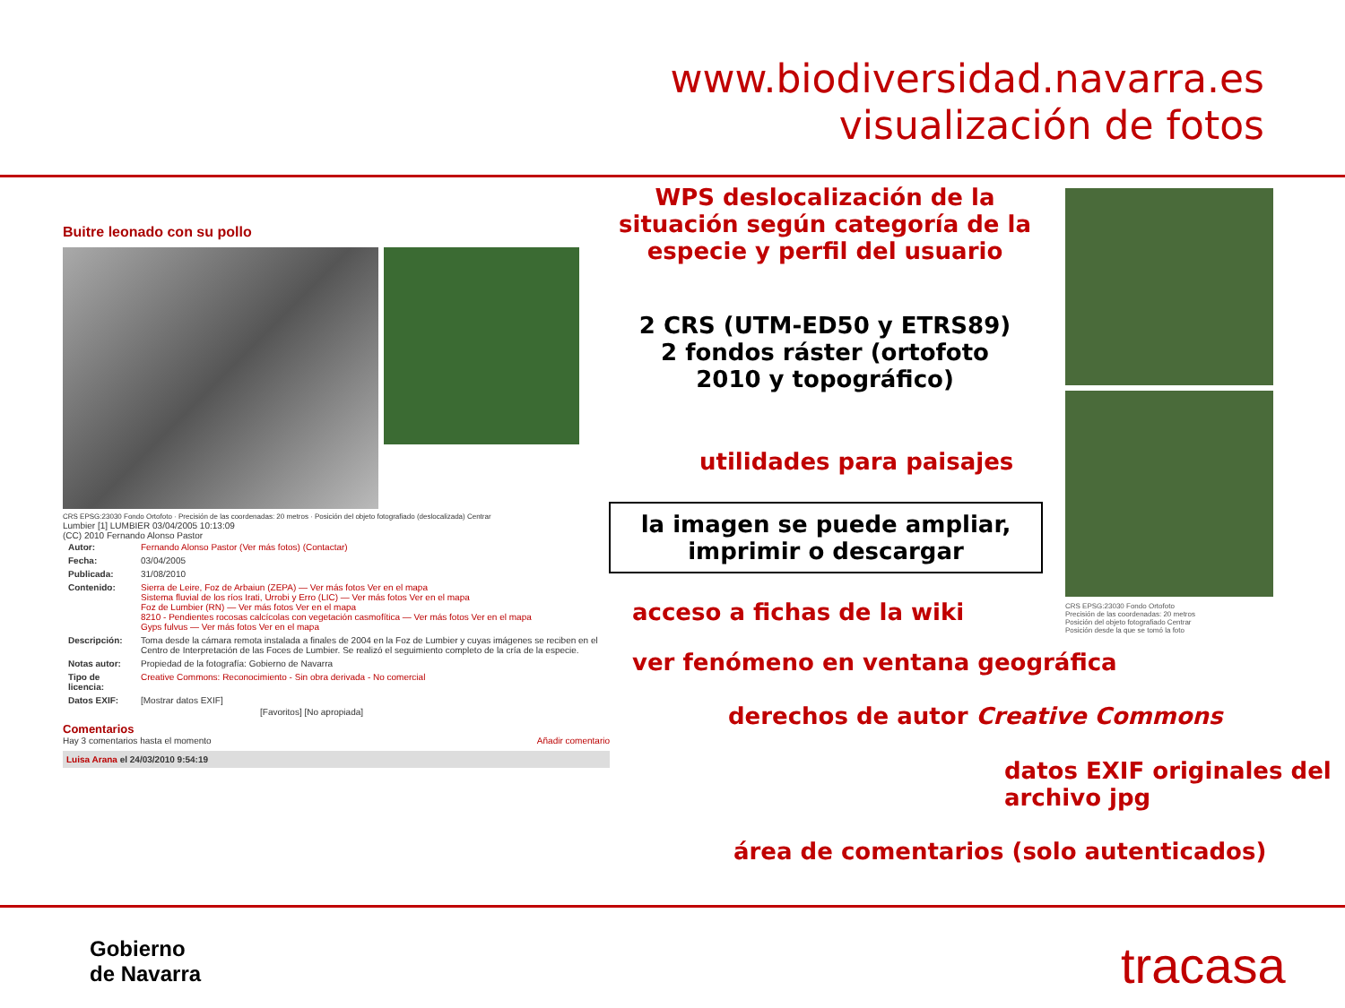www.biodiversidad.navarra.es
visualización de fotos
Buitre leonado con su pollo
CRS EPSG:23030 Fondo Ortofoto · Precisión de las coordenadas: 20 metros · Posición del objeto fotografiado (deslocalizada) Centrar
Lumbier [1] LUMBIER 03/04/2005 10:13:09
(CC) 2010 Fernando Alonso Pastor
| Autor: | Fernando Alonso Pastor (Ver más fotos) (Contactar) |
| Fecha: | 03/04/2005 |
| Publicada: | 31/08/2010 |
| Contenido: | Sierra de Leire, Foz de Arbaiun (ZEPA) — Ver más fotos Ver en el mapa Sistema fluvial de los ríos Irati, Urrobi y Erro (LIC) — Ver más fotos Ver en el mapa Foz de Lumbier (RN) — Ver más fotos Ver en el mapa 8210 - Pendientes rocosas calcícolas con vegetación casmofítica — Ver más fotos Ver en el mapa Gyps fulvus — Ver más fotos Ver en el mapa |
| Descripción: | Toma desde la cámara remota instalada a finales de 2004 en la Foz de Lumbier y cuyas imágenes se reciben en el Centro de Interpretación de las Foces de Lumbier. Se realizó el seguimiento completo de la cría de la especie. |
| Notas autor: | Propiedad de la fotografía: Gobierno de Navarra |
| Tipo de licencia: | Creative Commons: Reconocimiento - Sin obra derivada - No comercial |
| Datos EXIF: | [Mostrar datos EXIF] |
[Favoritos] [No apropiada]
Comentarios
Hay 3 comentarios hasta el momento Añadir comentario
Luisa Arana el 24/03/2010 9:54:19
WPS deslocalización de la situación según categoría de la especie y perfil del usuario
2 CRS (UTM-ED50 y ETRS89)
2 fondos ráster (ortofoto 2010 y topográfico)
utilidades para paisajes
la imagen se puede ampliar, imprimir o descargar
acceso a fichas de la wiki
ver fenómeno en ventana geográfica
derechos de autor Creative Commons
datos EXIF originales del
archivo jpg
área de comentarios (solo autenticados)
CRS EPSG:23030 Fondo Ortofoto
Precisión de las coordenadas: 20 metros
Posición del objeto fotografiado Centrar
Posición desde la que se tomó la foto
Gobierno
de Navarra
tracasa